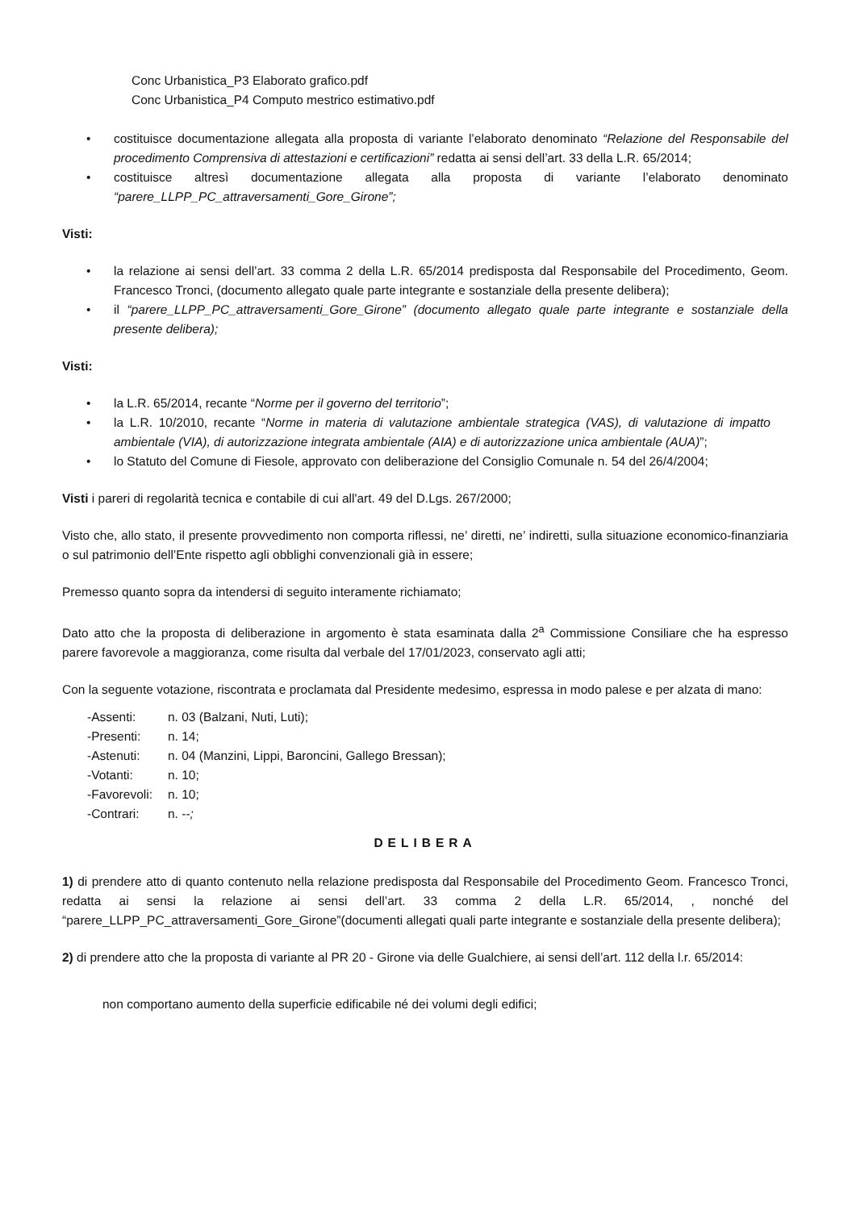Conc Urbanistica_P3 Elaborato grafico.pdf
Conc Urbanistica_P4 Computo mestrico estimativo.pdf
• costituisce documentazione allegata alla proposta di variante l’elaborato denominato “Relazione del Responsabile del procedimento Comprensiva di attestazioni e certificazioni” redatta ai sensi dell’art. 33 della L.R. 65/2014;
• costituisce altresì documentazione allegata alla proposta di variante l’elaborato denominato “parere_LLPP_PC_attraversamenti_Gore_Girone”;
Visti:
• la relazione ai sensi dell’art. 33 comma 2 della L.R. 65/2014 predisposta dal Responsabile del Procedimento, Geom. Francesco Tronci, (documento allegato quale parte integrante e sostanziale della presente delibera);
• il “parere_LLPP_PC_attraversamenti_Gore_Girone” (documento allegato quale parte integrante e sostanziale della presente delibera);
Visti:
• la L.R. 65/2014, recante “Norme per il governo del territorio”;
• la L.R. 10/2010, recante “Norme in materia di valutazione ambientale strategica (VAS), di valutazione di impatto ambientale (VIA), di autorizzazione integrata ambientale (AIA) e di autorizzazione unica ambientale (AUA)”;
• lo Statuto del Comune di Fiesole, approvato con deliberazione del Consiglio Comunale n. 54 del 26/4/2004;
Visti i pareri di regolarità tecnica e contabile di cui all'art. 49 del D.Lgs. 267/2000;
Visto che, allo stato, il presente provvedimento non comporta riflessi, ne’ diretti, ne’ indiretti, sulla situazione economico-finanziaria o sul patrimonio dell’Ente rispetto agli obblighi convenzionali già in essere;
Premesso quanto sopra da intendersi di seguito interamente richiamato;
Dato atto che la proposta di deliberazione in argomento è stata esaminata dalla 2<sup>a</sup> Commissione Consiliare che ha espresso parere favorevole a maggioranza, come risulta dal verbale del 17/01/2023, conservato agli atti;
Con la seguente votazione, riscontrata e proclamata dal Presidente medesimo, espressa in modo palese e per alzata di mano:
-Assenti: n. 03 (Balzani, Nuti, Luti);
-Presenti: n. 14;
-Astenuti: n. 04 (Manzini, Lippi, Baroncini, Gallego Bressan);
-Votanti: n. 10;
-Favorevoli: n. 10;
-Contrari: n. --;
DELIBERA
1) di prendere atto di quanto contenuto nella relazione predisposta dal Responsabile del Procedimento Geom. Francesco Tronci, redatta ai sensi la relazione ai sensi dell’art. 33 comma 2 della L.R. 65/2014, , nonché del “parere_LLPP_PC_attraversamenti_Gore_Girone”(documenti allegati quali parte integrante e sostanziale della presente delibera);
2) di prendere atto che la proposta di variante al PR 20 - Girone via delle Gualchiere, ai sensi dell’art. 112 della l.r. 65/2014:
non comportano aumento della superficie edificabile né dei volumi degli edifici;